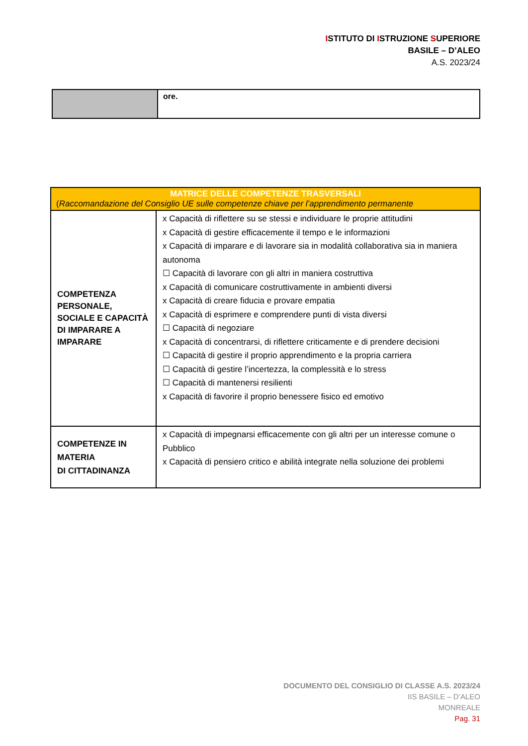ISTITUTO DI ISTRUZIONE SUPERIORE
BASILE – D’ALEO
A.S. 2023/24
| | ore. |
| MATRICE DELLE COMPETENZE TRASVERSALI ( Raccomandazione del Consiglio UE sulle competenze chiave per l’apprendimento permanente | |
| COMPETENZA PERSONALE, SOCIALE E CAPACITÀ DI IMPARARE A IMPARARE | x Capacità di riflettere su se stessi e individuare le proprie attitudini x Capacità di gestire efficacemente il tempo e le informazioni x Capacità di imparare e di lavorare sia in modalità collaborativa sia in maniera autonoma ☐ Capacità di lavorare con gli altri in maniera costruttiva x Capacità di comunicare costruttivamente in ambienti diversi x Capacità di creare fiducia e provare empatia x Capacità di esprimere e comprendere punti di vista diversi ☐ Capacità di negoziare x Capacità di concentrarsi, di riflettere criticamente e di prendere decisioni ☐ Capacità di gestire il proprio apprendimento e la propria carriera ☐ Capacità di gestire l’incertezza, la complessità e lo stress ☐ Capacità di mantenersi resilienti x Capacità di favorire il proprio benessere fisico ed emotivo |
| COMPETENZE IN MATERIA DI CITTADINANZA | x Capacità di impegnarsi efficacemente con gli altri per un interesse comune o Pubblico x Capacità di pensiero critico e abilità integrate nella soluzione dei problemi |
DOCUMENTO DEL CONSIGLIO DI CLASSE A.S. 2023/24
IIS BASILE – D’ALEO
MONREALE
Pag. 31